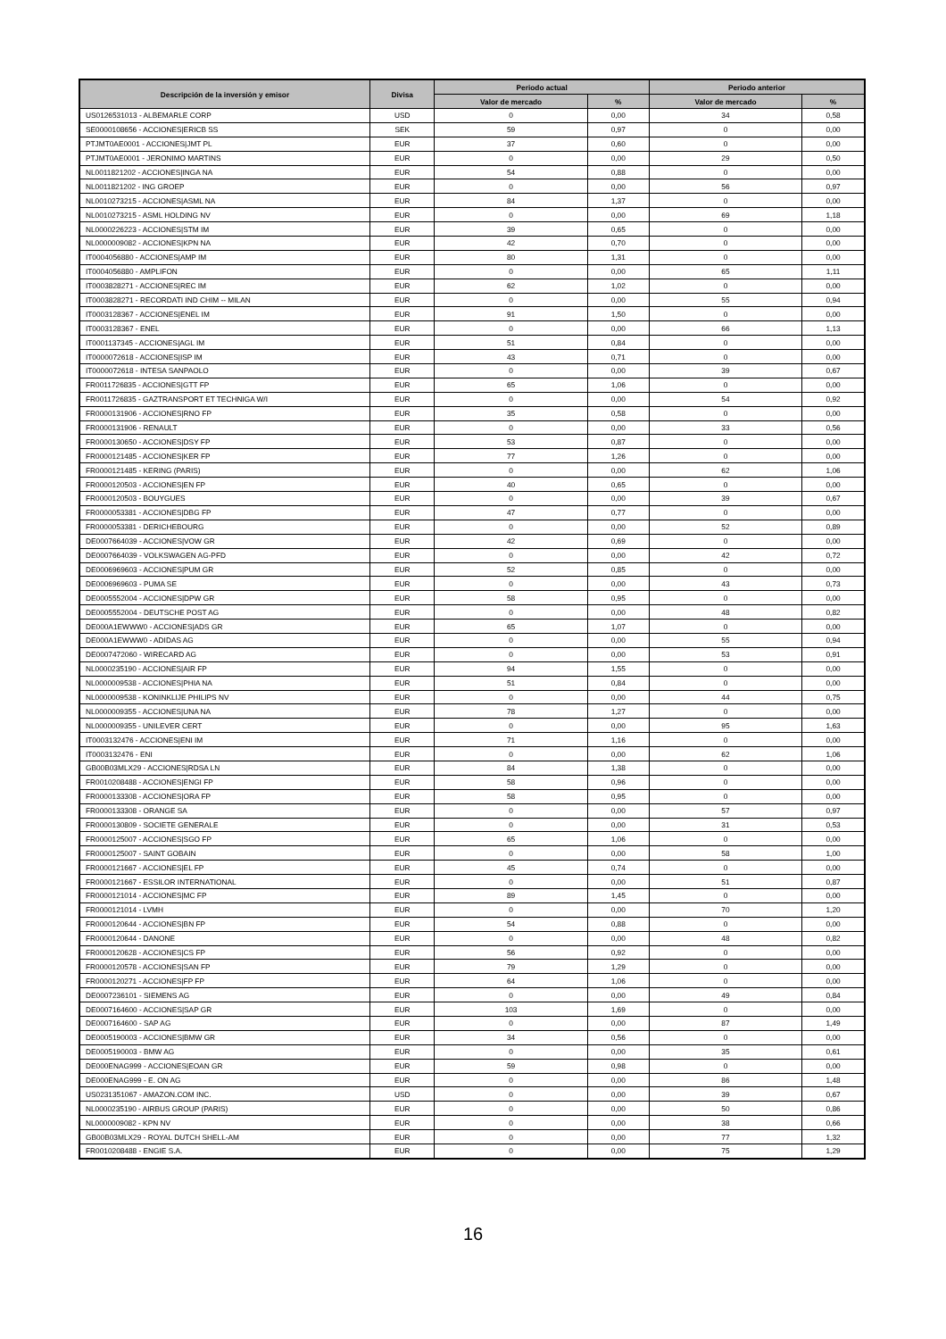| Descripción de la inversión y emisor | Divisa | Periodo actual | | Periodo anterior | |
| --- | --- | --- | --- | --- | --- |
| | | Valor de mercado | % | Valor de mercado | % |
| US0126531013 - ALBEMARLE CORP | USD | 0 | 0,00 | 34 | 0,58 |
| SE0000108656 - ACCIONES/ERICB SS | SEK | 59 | 0,97 | 0 | 0,00 |
| PTJMT0AE0001 - ACCIONES/JMT PL | EUR | 37 | 0,60 | 0 | 0,00 |
| PTJMT0AE0001 - JERONIMO MARTINS | EUR | 0 | 0,00 | 29 | 0,50 |
| NL0011821202 - ACCIONES/INGA NA | EUR | 54 | 0,88 | 0 | 0,00 |
| NL0011821202 - ING GROEP | EUR | 0 | 0,00 | 56 | 0,97 |
| NL0010273215 - ACCIONES/ASML NA | EUR | 84 | 1,37 | 0 | 0,00 |
| NL0010273215 - ASML HOLDING NV | EUR | 0 | 0,00 | 69 | 1,18 |
| NL0000226223 - ACCIONES/STM IM | EUR | 39 | 0,65 | 0 | 0,00 |
| NL0000009082 - ACCIONES/KPN NA | EUR | 42 | 0,70 | 0 | 0,00 |
| IT0004056880 - ACCIONES/AMP IM | EUR | 80 | 1,31 | 0 | 0,00 |
| IT0004056880 - AMPLIFON | EUR | 0 | 0,00 | 65 | 1,11 |
| IT0003828271 - ACCIONES/REC IM | EUR | 62 | 1,02 | 0 | 0,00 |
| IT0003828271 - RECORDATI IND CHIM -- MILAN | EUR | 0 | 0,00 | 55 | 0,94 |
| IT0003128367 - ACCIONES/ENEL IM | EUR | 91 | 1,50 | 0 | 0,00 |
| IT0003128367 - ENEL | EUR | 0 | 0,00 | 66 | 1,13 |
| IT0001137345 - ACCIONES/AGL IM | EUR | 51 | 0,84 | 0 | 0,00 |
| IT0000072618 - ACCIONES/ISP IM | EUR | 43 | 0,71 | 0 | 0,00 |
| IT0000072618 - INTESA SANPAOLO | EUR | 0 | 0,00 | 39 | 0,67 |
| FR0011726835 - ACCIONES/GTT FP | EUR | 65 | 1,06 | 0 | 0,00 |
| FR0011726835 - GAZTRANSPORT ET TECHNIGA W/I | EUR | 0 | 0,00 | 54 | 0,92 |
| FR0000131906 - ACCIONES/RNO FP | EUR | 35 | 0,58 | 0 | 0,00 |
| FR0000131906 - RENAULT | EUR | 0 | 0,00 | 33 | 0,56 |
| FR0000130650 - ACCIONES/DSY FP | EUR | 53 | 0,87 | 0 | 0,00 |
| FR0000121485 - ACCIONES/KER FP | EUR | 77 | 1,26 | 0 | 0,00 |
| FR0000121485 - KERING (PARIS) | EUR | 0 | 0,00 | 62 | 1,06 |
| FR0000120503 - ACCIONES/EN FP | EUR | 40 | 0,65 | 0 | 0,00 |
| FR0000120503 - BOUYGUES | EUR | 0 | 0,00 | 39 | 0,67 |
| FR0000053381 - ACCIONES/DBG FP | EUR | 47 | 0,77 | 0 | 0,00 |
| FR0000053381 - DERICHEBOURG | EUR | 0 | 0,00 | 52 | 0,89 |
| DE0007664039 - ACCIONES/VOW GR | EUR | 42 | 0,69 | 0 | 0,00 |
| DE0007664039 - VOLKSWAGEN AG-PFD | EUR | 0 | 0,00 | 42 | 0,72 |
| DE0006969603 - ACCIONES/PUM GR | EUR | 52 | 0,85 | 0 | 0,00 |
| DE0006969603 - PUMA SE | EUR | 0 | 0,00 | 43 | 0,73 |
| DE0005552004 - ACCIONES/DPW GR | EUR | 58 | 0,95 | 0 | 0,00 |
| DE0005552004 - DEUTSCHE POST AG | EUR | 0 | 0,00 | 48 | 0,82 |
| DE000A1EWWW0 - ACCIONES/ADS GR | EUR | 65 | 1,07 | 0 | 0,00 |
| DE000A1EWWW0 - ADIDAS AG | EUR | 0 | 0,00 | 55 | 0,94 |
| DE0007472060 - WIRECARD AG | EUR | 0 | 0,00 | 53 | 0,91 |
| NL0000235190 - ACCIONES/AIR FP | EUR | 94 | 1,55 | 0 | 0,00 |
| NL0000009538 - ACCIONES/PHIA NA | EUR | 51 | 0,84 | 0 | 0,00 |
| NL0000009538 - KONINKLIJE PHILIPS NV | EUR | 0 | 0,00 | 44 | 0,75 |
| NL0000009355 - ACCIONES/UNA NA | EUR | 78 | 1,27 | 0 | 0,00 |
| NL0000009355 - UNILEVER CERT | EUR | 0 | 0,00 | 95 | 1,63 |
| IT0003132476 - ACCIONES/ENI IM | EUR | 71 | 1,16 | 0 | 0,00 |
| IT0003132476 - ENI | EUR | 0 | 0,00 | 62 | 1,06 |
| GB00B03MLX29 - ACCIONES/RDSA LN | EUR | 84 | 1,38 | 0 | 0,00 |
| FR0010208488 - ACCIONES/ENGI FP | EUR | 58 | 0,96 | 0 | 0,00 |
| FR0000133308 - ACCIONES/ORA FP | EUR | 58 | 0,95 | 0 | 0,00 |
| FR0000133308 - ORANGE SA | EUR | 0 | 0,00 | 57 | 0,97 |
| FR0000130809 - SOCIETE GENERALE | EUR | 0 | 0,00 | 31 | 0,53 |
| FR0000125007 - ACCIONES/SGO FP | EUR | 65 | 1,06 | 0 | 0,00 |
| FR0000125007 - SAINT GOBAIN | EUR | 0 | 0,00 | 58 | 1,00 |
| FR0000121667 - ACCIONES/EL FP | EUR | 45 | 0,74 | 0 | 0,00 |
| FR0000121667 - ESSILOR INTERNATIONAL | EUR | 0 | 0,00 | 51 | 0,87 |
| FR0000121014 - ACCIONES/MC FP | EUR | 89 | 1,45 | 0 | 0,00 |
| FR0000121014 - LVMH | EUR | 0 | 0,00 | 70 | 1,20 |
| FR0000120644 - ACCIONES/BN FP | EUR | 54 | 0,88 | 0 | 0,00 |
| FR0000120644 - DANONE | EUR | 0 | 0,00 | 48 | 0,82 |
| FR0000120628 - ACCIONES/CS FP | EUR | 56 | 0,92 | 0 | 0,00 |
| FR0000120578 - ACCIONES/SAN FP | EUR | 79 | 1,29 | 0 | 0,00 |
| FR0000120271 - ACCIONES/FP FP | EUR | 64 | 1,06 | 0 | 0,00 |
| DE0007236101 - SIEMENS AG | EUR | 0 | 0,00 | 49 | 0,84 |
| DE0007164600 - ACCIONES/SAP GR | EUR | 103 | 1,69 | 0 | 0,00 |
| DE0007164600 - SAP AG | EUR | 0 | 0,00 | 87 | 1,49 |
| DE0005190003 - ACCIONES/BMW GR | EUR | 34 | 0,56 | 0 | 0,00 |
| DE0005190003 - BMW AG | EUR | 0 | 0,00 | 35 | 0,61 |
| DE000ENAG999 - ACCIONES/EOAN GR | EUR | 59 | 0,98 | 0 | 0,00 |
| DE000ENAG999 - E. ON AG | EUR | 0 | 0,00 | 86 | 1,48 |
| US0231351067 - AMAZON.COM INC. | USD | 0 | 0,00 | 39 | 0,67 |
| NL0000235190 - AIRBUS GROUP (PARIS) | EUR | 0 | 0,00 | 50 | 0,86 |
| NL0000009082 - KPN NV | EUR | 0 | 0,00 | 38 | 0,66 |
| GB00B03MLX29 - ROYAL DUTCH SHELL-AM | EUR | 0 | 0,00 | 77 | 1,32 |
| FR0010208488 - ENGIE S.A. | EUR | 0 | 0,00 | 75 | 1,29 |
16